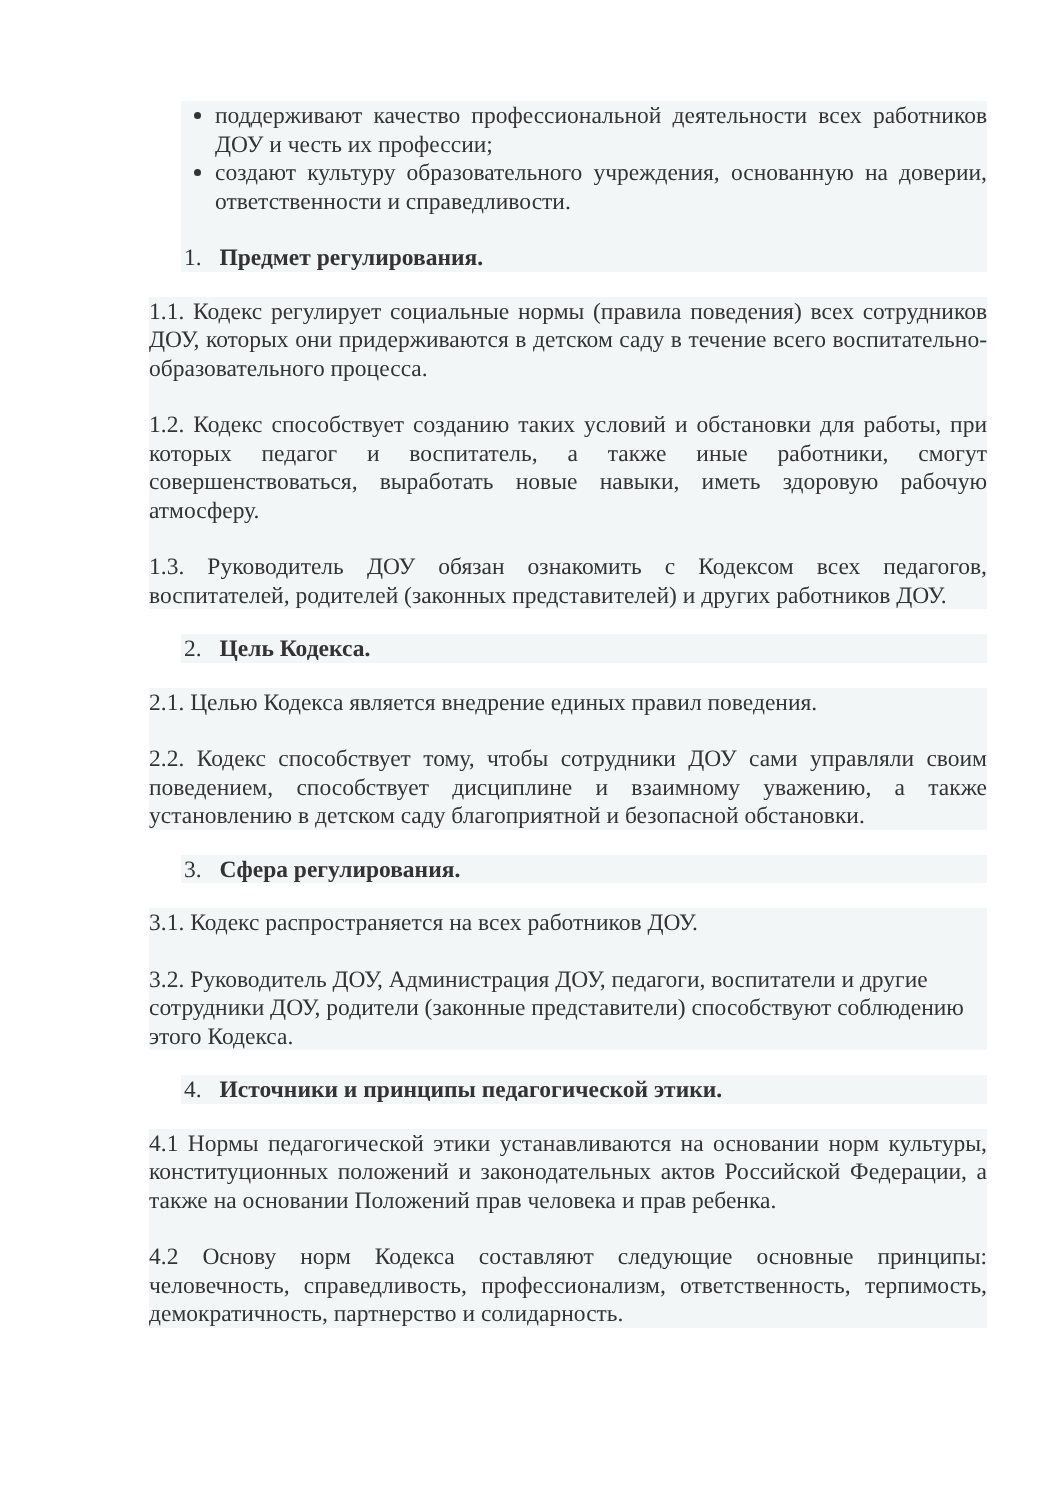поддерживают качество профессиональной деятельности всех работников ДОУ и честь их профессии;
создают культуру образовательного учреждения, основанную на доверии, ответственности и справедливости.
1. Предмет регулирования.
1.1. Кодекс регулирует социальные нормы (правила поведения) всех сотрудников ДОУ, которых они придерживаются в детском саду в течение всего воспитательно-образовательного процесса.
1.2. Кодекс способствует созданию таких условий и обстановки для работы, при которых педагог и воспитатель, а также иные работники, смогут совершенствоваться, выработать новые навыки, иметь здоровую рабочую атмосферу.
1.3. Руководитель ДОУ обязан ознакомить с Кодексом всех педагогов, воспитателей, родителей (законных представителей) и других работников ДОУ.
2. Цель Кодекса.
2.1. Целью Кодекса является внедрение единых правил поведения.
2.2. Кодекс способствует тому, чтобы сотрудники ДОУ сами управляли своим поведением, способствует дисциплине и взаимному уважению, а также установлению в детском саду благоприятной и безопасной обстановки.
3. Сфера регулирования.
3.1. Кодекс распространяется на всех работников ДОУ.
3.2. Руководитель ДОУ, Администрация ДОУ, педагоги, воспитатели и другие сотрудники ДОУ, родители (законные представители) способствуют соблюдению этого Кодекса.
4. Источники и принципы педагогической этики.
4.1 Нормы педагогической этики устанавливаются на основании норм культуры, конституционных положений и законодательных актов Российской Федерации, а также на основании Положений прав человека и прав ребенка.
4.2 Основу норм Кодекса составляют следующие основные принципы: человечность, справедливость, профессионализм, ответственность, терпимость, демократичность, партнерство и солидарность.